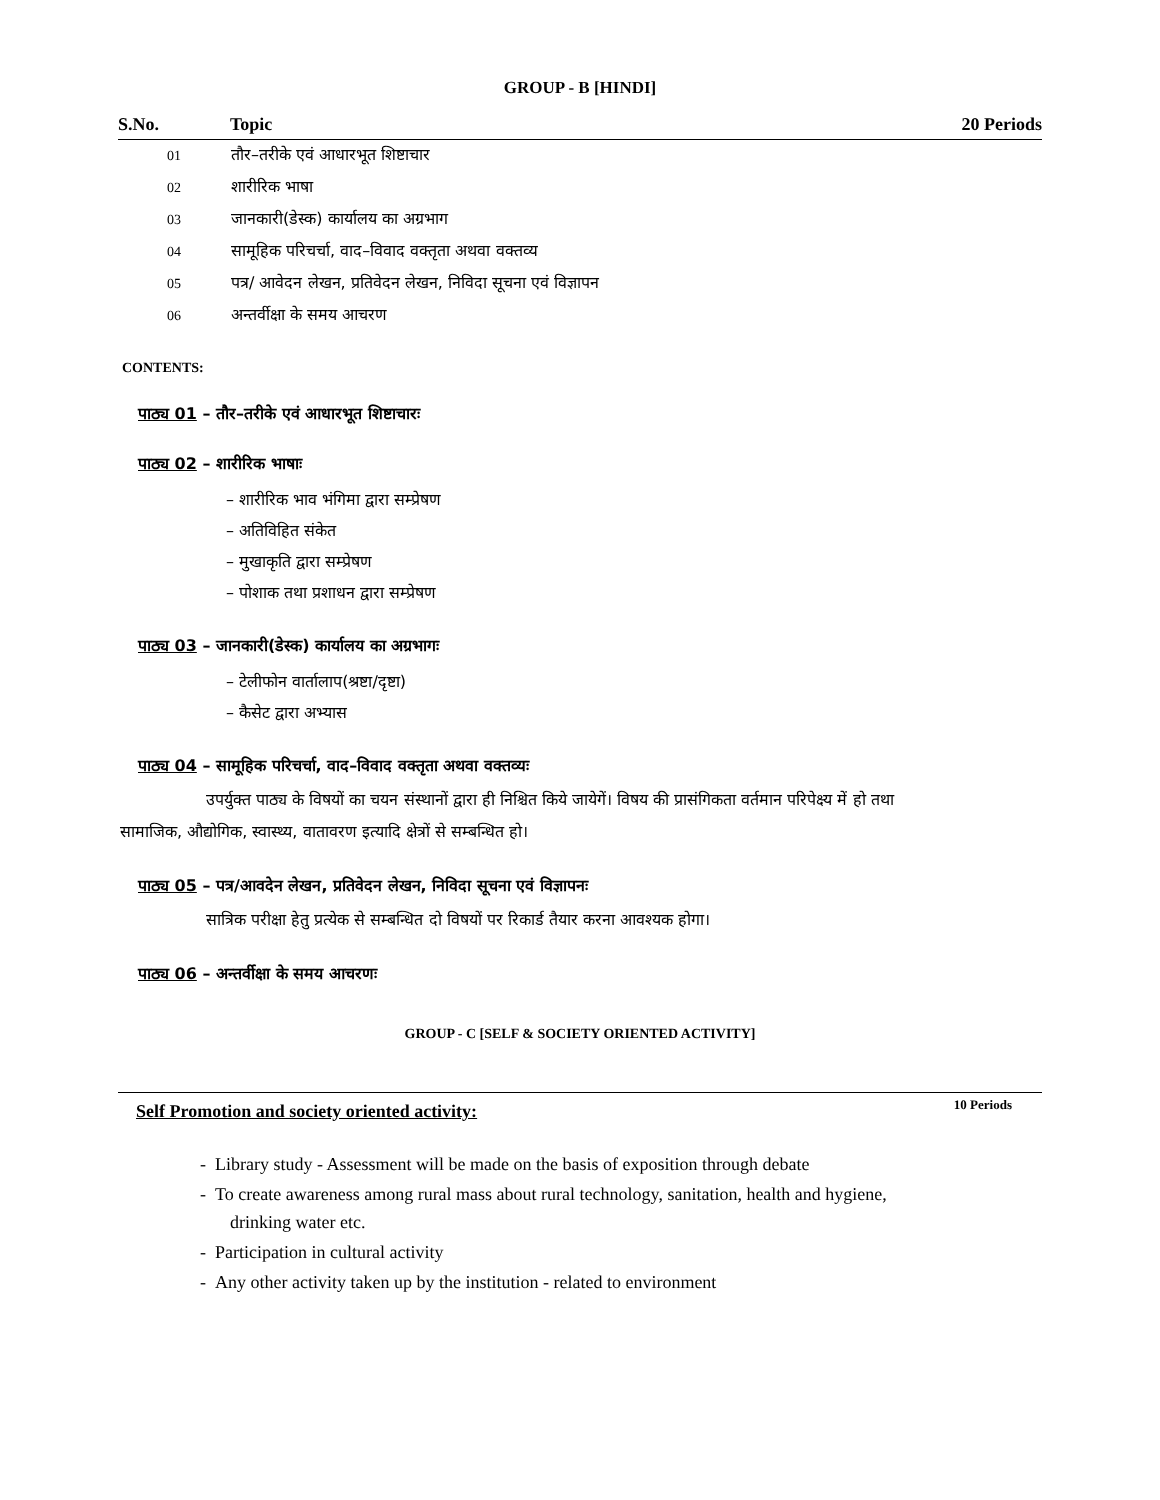GROUP - B [HINDI]
| S.No. | Topic | 20 Periods |
| --- | --- | --- |
| 01 | तौर–तरीके एवं आधारभूत शिष्टाचार | |
| 02 | शारीरिक भाषा | |
| 03 | जानकारी(डेस्क) कार्यालय का अग्रभाग | |
| 04 | सामूहिक परिचर्चा, वाद–विवाद वक्तृता अथवा वक्तव्य | |
| 05 | पत्र/ आवेदन लेखन, प्रतिवेदन लेखन, निविदा सूचना एवं विज्ञापन | |
| 06 | अन्तर्वीक्षा के समय आचरण | |
CONTENTS:
पाठ्य 01 – तौर–तरीके एवं आधारभूत शिष्टाचारः
पाठ्य 02 – शारीरिक भाषाः
– शारीरिक भाव भंगिमा द्वारा सम्प्रेषण
– अतिविहित संकेत
– मुखाकृति द्वारा सम्प्रेषण
– पोशाक तथा प्रशाधन द्वारा सम्प्रेषण
पाठ्य 03 – जानकारी(डेस्क) कार्यालय का अग्रभागः
– टेलीफोन वार्तालाप(श्रष्टा/दृष्टा)
– कैसेट द्वारा अभ्यास
पाठ्य 04 – सामूहिक परिचर्चा, वाद–विवाद वक्तृता अथवा वक्तव्यः
उपर्युक्त पाठ्य के विषयों का चयन संस्थानों द्वारा ही निश्चित किये जायेगें। विषय की प्रासंगिकता वर्तमान परिपेक्ष्य में हो तथा सामाजिक, औद्योगिक, स्वास्थ्य, वातावरण इत्यादि क्षेत्रों से सम्बन्धित हो।
पाठ्य 05 – पत्र/आवदेन लेखन, प्रतिवेदन लेखन, निविदा सूचना एवं विज्ञापनः
सात्रिक परीक्षा हेतु प्रत्येक से सम्बन्धित दो विषयों पर रिकार्ड तैयार करना आवश्यक होगा।
पाठ्य 06 – अन्तर्वीक्षा के समय आचरणः
GROUP - C [SELF & SOCIETY ORIENTED ACTIVITY]
Self Promotion and society oriented activity: 10 Periods
- Library study - Assessment will be made on the basis of exposition through debate
- To create awareness among rural mass about rural technology, sanitation, health and hygiene, drinking water etc.
- Participation in cultural activity
- Any other activity taken up by the institution - related to environment